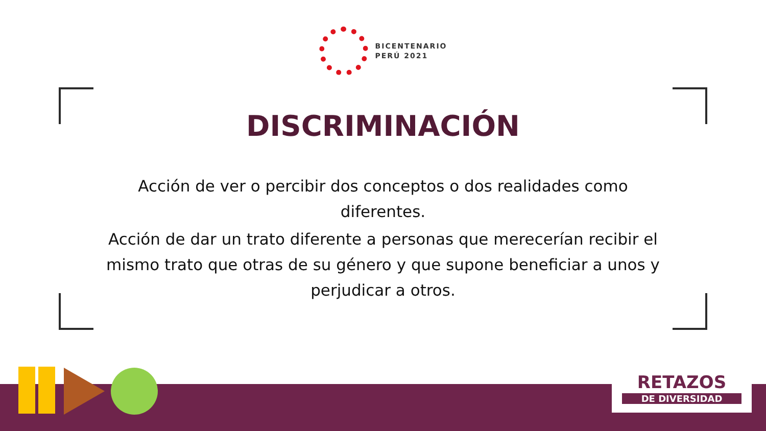BICENTENARIO
PERÚ 2021
DISCRIMINACIÓN
Acción de ver o percibir dos conceptos o dos realidades como diferentes.
Acción de dar un trato diferente a personas que merecerían recibir el mismo trato que otras de su género y que supone beneficiar a unos y perjudicar a otros.
RETAZOS
DE DIVERSIDAD